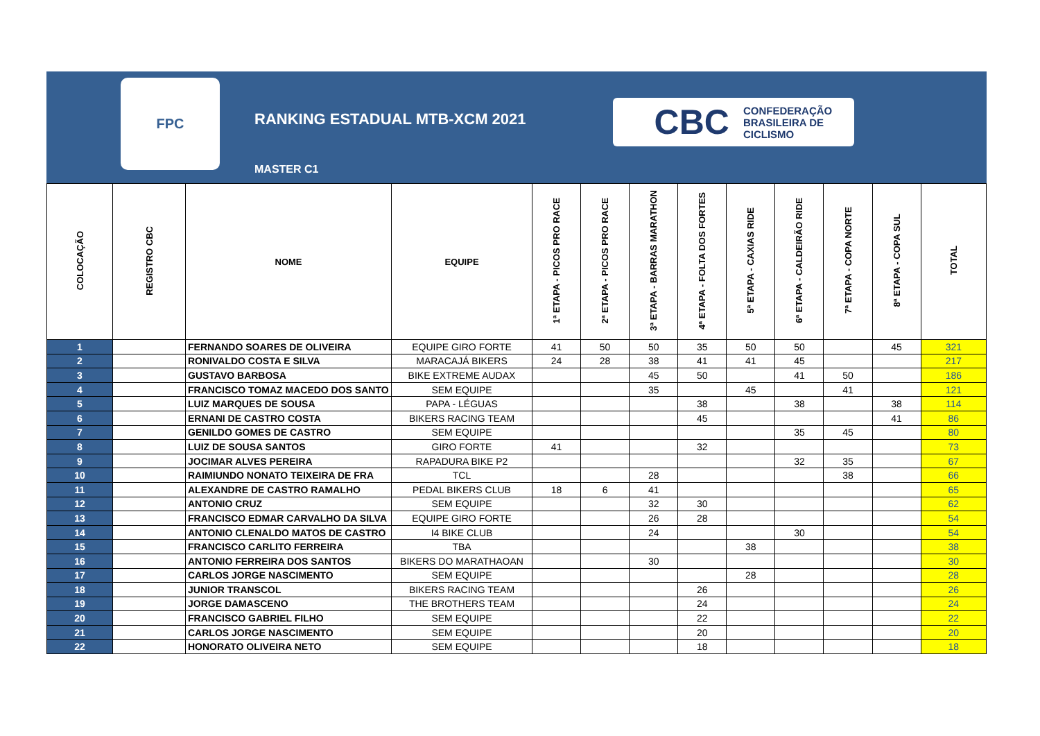FPC
RANKING ESTADUAL MTB-XCM 2021
MASTER C1
CBC CONFEDERAÇÃO
BRASILEIRA DE
CICLISMO
| COLOCAÇÃO | REGISTRO CBC | NOME | EQUIPE | 1ª ETAPA - PICOS PRO RACE | 2ª ETAPA - PICOS PRO RACE | 3ª ETAPA - BARRAS MARATHON | 4ª ETAPA - FOLTA DOS FORTES | 5ª ETAPA - CAXIAS RIDE | 6ª ETAPA - CALDEIRÃO RIDE | 7ª ETAPA - COPA NORTE | 8ª ETAPA - COPA SUL | TOTAL |
| --- | --- | --- | --- | --- | --- | --- | --- | --- | --- | --- | --- | --- |
| 1 | | FERNANDO SOARES DE OLIVEIRA | EQUIPE GIRO FORTE | 41 | 50 | 50 | 35 | 50 | 50 | | 45 | 321 |
| 2 | | RONIVALDO COSTA E SILVA | MARACAJÁ BIKERS | 24 | 28 | 38 | 41 | 41 | 45 | | | 217 |
| 3 | | GUSTAVO BARBOSA | BIKE EXTREME AUDAX | | | 45 | 50 | | 41 | 50 | | 186 |
| 4 | | FRANCISCO TOMAZ MACEDO DOS SANTO | SEM EQUIPE | | | 35 | | 45 | | 41 | | 121 |
| 5 | | LUIZ MARQUES DE SOUSA | PAPA - LÉGUAS | | | | 38 | | 38 | | 38 | 114 |
| 6 | | ERNANI DE CASTRO COSTA | BIKERS RACING TEAM | | | | 45 | | | | 41 | 86 |
| 7 | | GENILDO GOMES DE CASTRO | SEM EQUIPE | | | | | | 35 | 45 | | 80 |
| 8 | | LUIZ DE SOUSA SANTOS | GIRO FORTE | 41 | | | 32 | | | | | 73 |
| 9 | | JOCIMAR ALVES PEREIRA | RAPADURA BIKE P2 | | | | | | 32 | 35 | | 67 |
| 10 | | RAIMIUNDO NONATO TEIXEIRA DE FRA | TCL | | | 28 | | | | 38 | | 66 |
| 11 | | ALEXANDRE DE CASTRO RAMALHO | PEDAL BIKERS CLUB | 18 | 6 | 41 | | | | | | 65 |
| 12 | | ANTONIO CRUZ | SEM EQUIPE | | | 32 | 30 | | | | | 62 |
| 13 | | FRANCISCO EDMAR CARVALHO DA SILVA | EQUIPE GIRO FORTE | | | 26 | 28 | | | | | 54 |
| 14 | | ANTONIO CLENALDO MATOS DE CASTRO | I4 BIKE CLUB | | | 24 | | | 30 | | | 54 |
| 15 | | FRANCISCO CARLITO FERREIRA | TBA | | | | | 38 | | | | 38 |
| 16 | | ANTONIO FERREIRA DOS SANTOS | BIKERS DO MARATHAOAN | | | 30 | | | | | | 30 |
| 17 | | CARLOS JORGE NASCIMENTO | SEM EQUIPE | | | | | 28 | | | | 28 |
| 18 | | JUNIOR TRANSCOL | BIKERS RACING TEAM | | | | 26 | | | | | 26 |
| 19 | | JORGE DAMASCENO | THE BROTHERS TEAM | | | | 24 | | | | | 24 |
| 20 | | FRANCISCO GABRIEL FILHO | SEM EQUIPE | | | | 22 | | | | | 22 |
| 21 | | CARLOS JORGE NASCIMENTO | SEM EQUIPE | | | | 20 | | | | | 20 |
| 22 | | HONORATO OLIVEIRA NETO | SEM EQUIPE | | | | 18 | | | | | 18 |